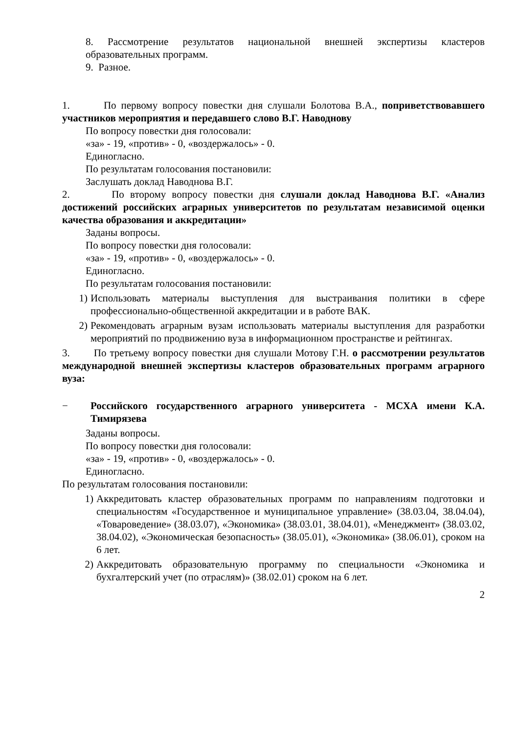8. Рассмотрение результатов национальной внешней экспертизы кластеров образовательных программ.
9. Разное.
1. По первому вопросу повестки дня слушали Болотова В.А., поприветствовавшего участников мероприятия и передавшего слово В.Г. Наводнову
По вопросу повестки дня голосовали:
«за» - 19, «против» - 0, «воздержалось» - 0.
Единогласно.
По результатам голосования постановили:
Заслушать доклад Наводнова В.Г.
2. По второму вопросу повестки дня слушали доклад Наводнова В.Г. «Анализ достижений российских аграрных университетов по результатам независимой оценки качества образования и аккредитации»
Заданы вопросы.
По вопросу повестки дня голосовали:
«за» - 19, «против» - 0, «воздержалось» - 0.
Единогласно.
По результатам голосования постановили:
1) Использовать материалы выступления для выстраивания политики в сфере профессионально-общественной аккредитации и в работе ВАК.
2) Рекомендовать аграрным вузам использовать материалы выступления для разработки мероприятий по продвижению вуза в информационном пространстве и рейтингах.
3. По третьему вопросу повестки дня слушали Мотову Г.Н. о рассмотрении результатов международной внешней экспертизы кластеров образовательных программ аграрного вуза:
− Российского государственного аграрного университета - МСХА имени К.А. Тимирязева
Заданы вопросы.
По вопросу повестки дня голосовали:
«за» - 19, «против» - 0, «воздержалось» - 0.
Единогласно.
По результатам голосования постановили:
1) Аккредитовать кластер образовательных программ по направлениям подготовки и специальностям «Государственное и муниципальное управление» (38.03.04, 38.04.04), «Товароведение» (38.03.07), «Экономика» (38.03.01, 38.04.01), «Менеджмент» (38.03.02, 38.04.02), «Экономическая безопасность» (38.05.01), «Экономика» (38.06.01), сроком на 6 лет.
2) Аккредитовать образовательную программу по специальности «Экономика и бухгалтерский учет (по отраслям)» (38.02.01) сроком на 6 лет.
2